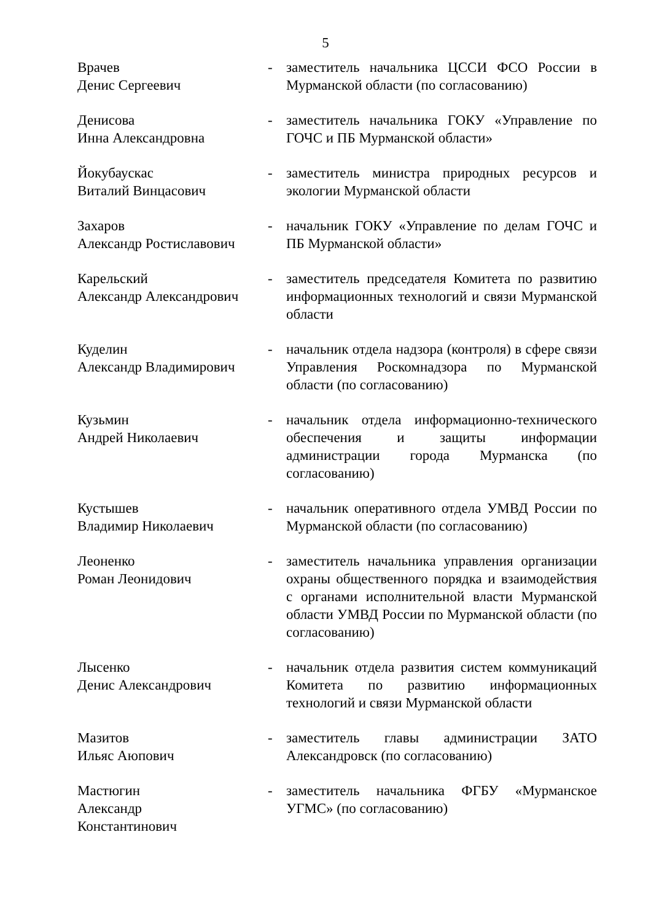5
| Врачев Денис Сергеевич | - | заместитель начальника ЦССИ ФСО России в Мурманской области (по согласованию) |
| Денисова Инна Александровна | - | заместитель начальника ГОКУ «Управление по ГОЧС и ПБ Мурманской области» |
| Йокубаускас Виталий Винцасович | - | заместитель министра природных ресурсов и экологии Мурманской области |
| Захаров Александр Ростиславович | - | начальник ГОКУ «Управление по делам ГОЧС и ПБ Мурманской области» |
| Карельский Александр Александрович | - | заместитель председателя Комитета по развитию информационных технологий и связи Мурманской области |
| Куделин Александр Владимирович | - | начальник отдела надзора (контроля) в сфере связи Управления Роскомнадзора по Мурманской области (по согласованию) |
| Кузьмин Андрей Николаевич | - | начальник отдела информационно-технического обеспечения и защиты информации администрации города Мурманска (по согласованию) |
| Кустышев Владимир Николаевич | - | начальник оперативного отдела УМВД России по Мурманской области (по согласованию) |
| Леоненко Роман Леонидович | - | заместитель начальника управления организации охраны общественного порядка и взаимодействия с органами исполнительной власти Мурманской области УМВД России по Мурманской области (по согласованию) |
| Лысенко Денис Александрович | - | начальник отдела развития систем коммуникаций Комитета по развитию информационных технологий и связи Мурманской области |
| Мазитов Ильяс Аюпович | - | заместитель главы администрации ЗАТО Александровск (по согласованию) |
| Мастюгин Александр Константинович | - | заместитель начальника ФГБУ «Мурманское УГМС» (по согласованию) |